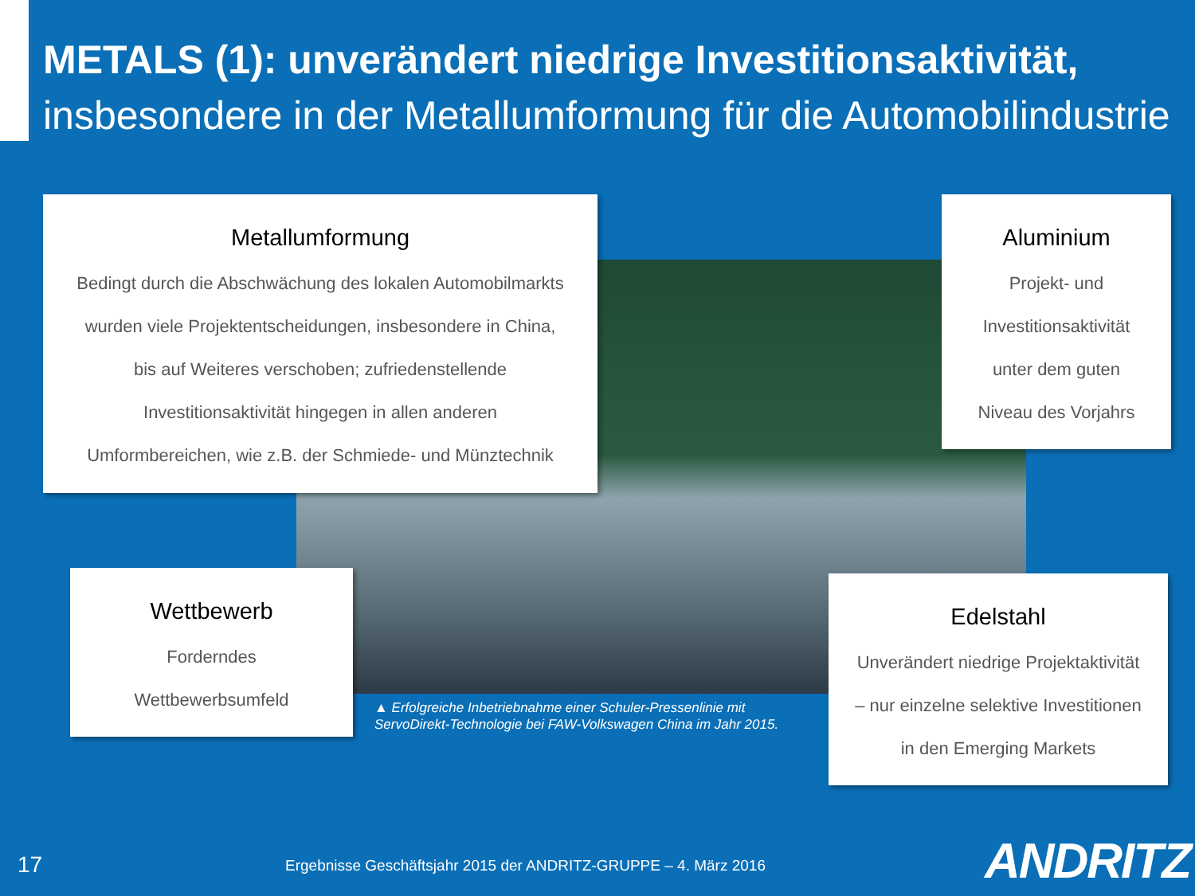METALS (1): unverändert niedrige Investitionsaktivität,
insbesondere in der Metallumformung für die Automobilindustrie
Metallumformung
Bedingt durch die Abschwächung des lokalen Automobilmarkts
wurden viele Projektentscheidungen, insbesondere in China,
bis auf Weiteres verschoben; zufriedenstellende
Investitionsaktivität hingegen in allen anderen
Umformbereichen, wie z.B. der Schmiede- und Münztechnik
Aluminium
Projekt- und
Investitionsaktivität
unter dem guten
Niveau des Vorjahrs
Wettbewerb
Forderndes
Wettbewerbsumfeld
Edelstahl
Unverändert niedrige Projektaktivität
– nur einzelne selektive Investitionen
in den Emerging Markets
▲ Erfolgreiche Inbetriebnahme einer Schuler-Pressenlinie mit
ServoDirekt-Technologie bei FAW-Volkswagen China im Jahr 2015.
17
Ergebnisse Geschäftsjahr 2015 der ANDRITZ-GRUPPE – 4. März 2016
ANDRITZ